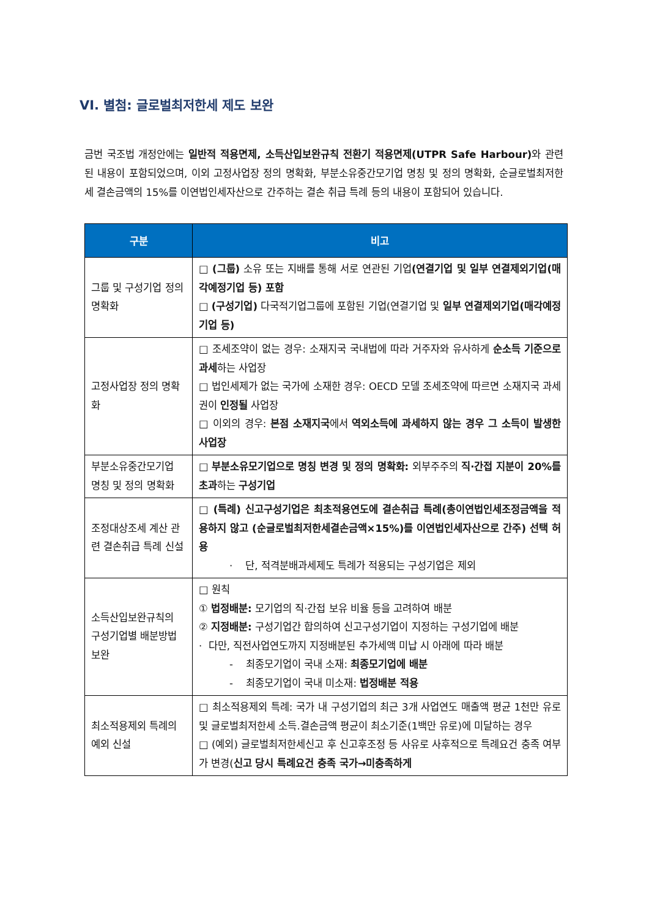VI. 별첨: 글로벌최저한세 제도 보완
금번 국조법 개정안에는 일반적 적용면제, 소득산입보완규칙 전환기 적용면제(UTPR Safe Harbour) 와 관련된 내용이 포함되었으며, 이외 고정사업장 정의 명확화, 부분소유중간모기업 명칭 및 정의 명확화, 순글로벌최저한세 결손금액의 15%를 이연법인세자산으로 간주하는 결손 취급 특례 등의 내용이 포함되어 있습니다.
| 구분 | 비고 |
| --- | --- |
| 그룹 및 구성기업 정의 명확화 | □ (그룹) 소유 또는 지배를 통해 서로 연관된 기업 (연결기업 및 일부 연결제외기업(매각예정기업 등) 포함 □ (구성기업) 다국적기업그룹에 포함된 기업(연결기업 및 일부 연결제외기업(매각예정기업 등) |
| 고정사업장 정의 명확화 | □ 조세조약이 없는 경우: 소재지국 국내법에 따라 거주자와 유사하게 순소득 기준으로 과세 하는 사업장 □ 법인세제가 없는 국가에 소재한 경우: OECD 모델 조세조약에 따르면 소재지국 과세권이 인정될 사업장 □ 이외의 경우: 본점 소재지국 에서 역외소득에 과세하지 않는 경우 그 소득이 발생한 사업장 |
| 부분소유중간모기업 명칭 및 정의 명확화 | □ 부분소유모기업으로 명칭 변경 및 정의 명확화: 외부주주의 직·간접 지분이 20%를 초과 하는 구성기업 |
| 조정대상조세 계산 관련 결손취급 특례 신설 | □ (특례) 신고구성기업은 최초적용연도에 결손취급 특례(총이연법인세조정금액을 적용하지 않고 (순글로벌최저한세결손금액×15%)를 이연법인세자산으로 간주) 선택 허용 · 단, 적격분배과세제도 특례가 적용되는 구성기업은 제외 |
| 소득산입보완규칙의 구성기업별 배분방법 보완 | □ 원칙 ① 법정배분: 모기업의 직·간접 보유 비율 등을 고려하여 배분 ② 지정배분: 구성기업간 합의하여 신고구성기업이 지정하는 구성기업에 배분 · 다만, 직전사업연도까지 지정배분된 추가세액 미납 시 아래에 따라 배분 - 최종모기업이 국내 소재: 최종모기업에 배분 - 최종모기업이 국내 미소재: 법정배분 적용 |
| 최소적용제외 특례의 예외 신설 | □ 최소적용제외 특례: 국가 내 구성기업의 최근 3개 사업연도 매출액 평균 1천만 유로 및 글로벌최저한세 소득.결손금액 평균이 최소기준(1백만 유로)에 미달하는 경우 □ (예외) 글로벌최저한세신고 후 신고후조정 등 사유로 사후적으로 특례요건 충족 여부가 변경( 신고 당시 특례요건 충족 국가→미충족하게 |